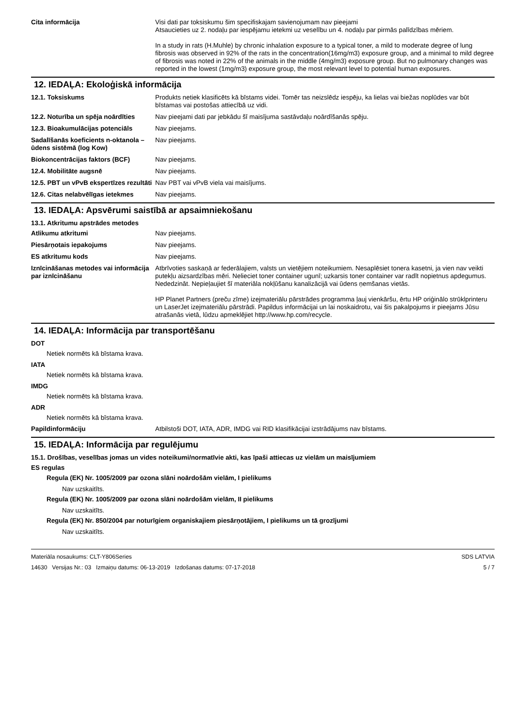Cita informācija Visi dati par toksiskumu šim specifiskajam savienojumam nav pieejami
Atsaucieties uz 2. nodaļu par iespējamu ietekmi uz veselību un 4. nodaļu par pirmās palīdzības mēriem.
In a study in rats (H.Muhle) by chronic inhalation exposure to a typical toner, a mild to moderate degree of lung fibrosis was observed in 92% of the rats in the concentration(16mg/m3) exposure group, and a minimal to mild degree of fibrosis was noted in 22% of the animals in the middle (4mg/m3) exposure group. But no pulmonary changes was reported in the lowest (1mg/m3) exposure group, the most relevant level to potential human exposures.
12. IEDAĻA: Ekoloģiskā informācija
12.1. Toksiskums Produkts netiek klasificēts kā bīstams videi. Tomēr tas neizslēdz iespēju, ka lielas vai biežas noplūdes var būt bīstamas vai postošas attiecībā uz vidi.
12.2. Noturība un spēja noārdīties
Nav pieejami dati par jebkādu šī maisījuma sastāvdaļu noārdīšanās spēju.
12.3. Bioakumulācijas potenciāls
Nav pieejams.
Sadalīšanās koeficients n-oktanola – ūdens sistēmā (log Kow)
Nav pieejams.
Biokoncentrācijas faktors (BCF) Nav pieejams.
12.4. Mobilitāte augsnē Nav pieejams.
12.5. PBT un vPvB ekspertīzes rezultāti
Nav PBT vai vPvB viela vai maisījums.
12.6. Citas nelabvēlīgas ietekmes
Nav pieejams.
13. IEDAĻA: Apsvērumi saistībā ar apsaimniekošanu
13.1. Atkritumu apstrādes metodes
Atlikumu atkritumi Nav pieejams.
Piesārņotais iepakojums Nav pieejams.
ES atkritumu kods Nav pieejams.
Iznīcināšanas metodes vai informācija par iznīcināšanu
Atbrīvoties saskaņā ar federālajiem, valsts un vietējiem noteikumiem. Nesaplēsiet tonera kasetni, ja vien nav veikti putekļu aizsardzības mēri. Nelieciet toner container ugunī; uzkarsis toner container var radīt nopietnus apdegumus. Nededzināt. Nepieļaujiet šī materiāla nokļūšanu kanalizācijā vai ūdens ņemšanas vietās.
HP Planet Partners (preču zīme) izejmateriālu pārstrādes programma ļauj vienkāršu, ērtu HP oriģinālo strūklprinteru un LaserJet izejmateriālu pārstrādi. Papildus informācijai un lai noskaidrotu, vai šis pakalpojums ir pieejams Jūsu atrašanās vietā, lūdzu apmeklējiet http://www.hp.com/recycle.
14. IEDAĻA: Informācija par transportēšanu
DOT
Netiek normēts kā bīstama krava.
IATA
Netiek normēts kā bīstama krava.
IMDG
Netiek normēts kā bīstama krava.
ADR
Netiek normēts kā bīstama krava.
Papildinformāciju Atbilstoši DOT, IATA, ADR, IMDG vai RID klasifikācijai izstrādājums nav bīstams.
15. IEDAĻA: Informācija par regulējumu
15.1. Drošības, veselības jomas un vides noteikumi/normatīvie akti, kas īpaši attiecas uz vielām un maisījumiem
ES regulas
Regula (EK) Nr. 1005/2009 par ozona slāni noārdošām vielām, I pielikums
Nav uzskaitīts.
Regula (EK) Nr. 1005/2009 par ozona slāni noārdošām vielām, II pielikums
Nav uzskaitīts.
Regula (EK) Nr. 850/2004 par noturīgiem organiskajiem piesārņotājiem, I pielikums un tā grozījumi
Nav uzskaitīts.
Materiāla nosaukums: CLT-Y806Series
14630 Versijas Nr.: 03 Izmaiņu datums: 06-13-2019 Izdošanas datums: 07-17-2018
SDS LATVIA
5 / 7